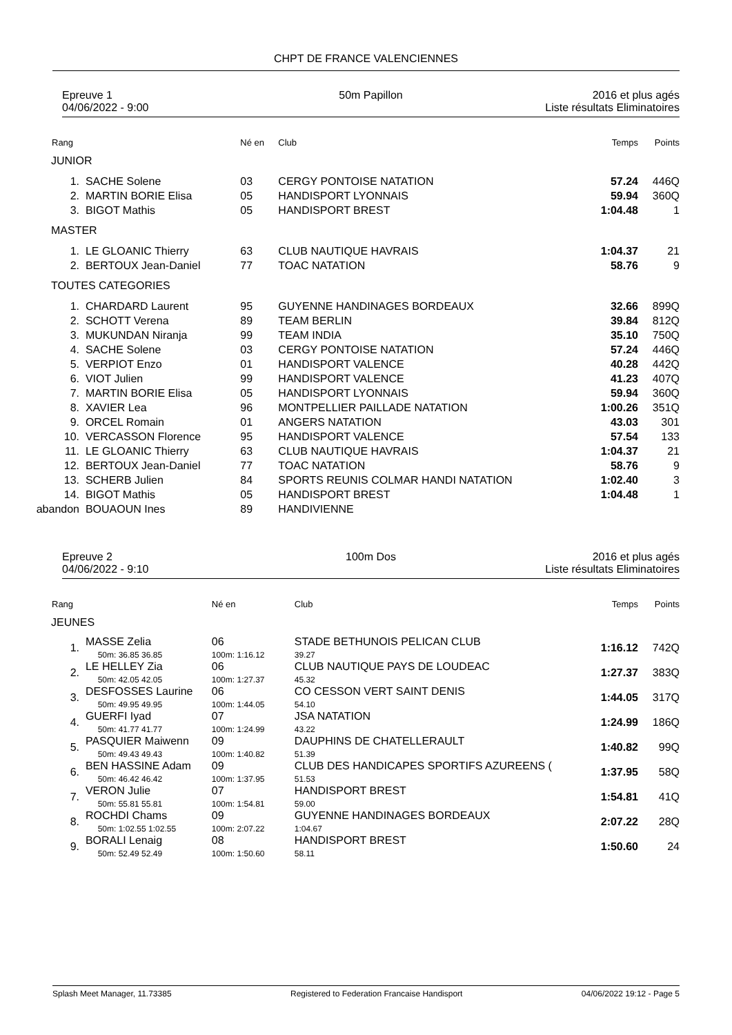CHPT DE FRANCE VALENCIENNES
Epreuve 1
04/06/2022 - 9:00
50m Papillon 2016 et plus agés
Liste résultats Eliminatoires
| Rang | | Né en | Club | Temps | Points |
| JUNIOR | | | | | |
| 1. | SACHE Solene | 03 | CERGY PONTOISE NATATION | 57.24 | 446Q |
| 2. | MARTIN BORIE Elisa | 05 | HANDISPORT LYONNAIS | 59.94 | 360Q |
| 3. | BIGOT Mathis | 05 | HANDISPORT BREST | 1:04.48 | 1 |
| MASTER | | | | | |
| 1. | LE GLOANIC Thierry | 63 | CLUB NAUTIQUE HAVRAIS | 1:04.37 | 21 |
| 2. | BERTOUX Jean-Daniel | 77 | TOAC NATATION | 58.76 | 9 |
| TOUTES CATEGORIES | | | | | |
| 1. | CHARDARD Laurent | 95 | GUYENNE HANDINAGES BORDEAUX | 32.66 | 899Q |
| 2. | SCHOTT Verena | 89 | TEAM BERLIN | 39.84 | 812Q |
| 3. | MUKUNDAN Niranja | 99 | TEAM INDIA | 35.10 | 750Q |
| 4. | SACHE Solene | 03 | CERGY PONTOISE NATATION | 57.24 | 446Q |
| 5. | VERPIOT Enzo | 01 | HANDISPORT VALENCE | 40.28 | 442Q |
| 6. | VIOT Julien | 99 | HANDISPORT VALENCE | 41.23 | 407Q |
| 7. | MARTIN BORIE Elisa | 05 | HANDISPORT LYONNAIS | 59.94 | 360Q |
| 8. | XAVIER Lea | 96 | MONTPELLIER PAILLADE NATATION | 1:00.26 | 351Q |
| 9. | ORCEL Romain | 01 | ANGERS NATATION | 43.03 | 301 |
| 10. | VERCASSON Florence | 95 | HANDISPORT VALENCE | 57.54 | 133 |
| 11. | LE GLOANIC Thierry | 63 | CLUB NAUTIQUE HAVRAIS | 1:04.37 | 21 |
| 12. | BERTOUX Jean-Daniel | 77 | TOAC NATATION | 58.76 | 9 |
| 13. | SCHERB Julien | 84 | SPORTS REUNIS COLMAR HANDI NATATION | 1:02.40 | 3 |
| 14. | BIGOT Mathis | 05 | HANDISPORT BREST | 1:04.48 | 1 |
| abandon | BOUAOUN Ines | 89 | HANDIVIENNE | | |
Epreuve 2
04/06/2022 - 9:10
100m Dos 2016 et plus agés
Liste résultats Eliminatoires
| Rang | | Né en | Club | Temps | Points |
| JEUNES | | | | | |
| 1. | MASSE Zelia 50m: 36.85 36.85 | 06 100m: 1:16.12 | STADE BETHUNOIS PELICAN CLUB 39.27 | 1:16.12 | 742Q |
| 2. | LE HELLEY Zia 50m: 42.05 42.05 | 06 100m: 1:27.37 | CLUB NAUTIQUE PAYS DE LOUDEAC 45.32 | 1:27.37 | 383Q |
| 3. | DESFOSSES Laurine 50m: 49.95 49.95 | 06 100m: 1:44.05 | CO CESSON VERT SAINT DENIS 54.10 | 1:44.05 | 317Q |
| 4. | GUERFI Iyad 50m: 41.77 41.77 | 07 100m: 1:24.99 | JSA NATATION 43.22 | 1:24.99 | 186Q |
| 5. | PASQUIER Maiwenn 50m: 49.43 49.43 | 09 100m: 1:40.82 | DAUPHINS DE CHATELLERAULT 51.39 | 1:40.82 | 99Q |
| 6. | BEN HASSINE Adam 50m: 46.42 46.42 | 09 100m: 1:37.95 | CLUB DES HANDICAPES SPORTIFS AZUREENS ( 51.53 | 1:37.95 | 58Q |
| 7. | VERON Julie 50m: 55.81 55.81 | 07 100m: 1:54.81 | HANDISPORT BREST 59.00 | 1:54.81 | 41Q |
| 8. | ROCHDI Chams 50m: 1:02.55 1:02.55 | 09 100m: 2:07.22 | GUYENNE HANDINAGES BORDEAUX 1:04.67 | 2:07.22 | 28Q |
| 9. | BORALI Lenaig 50m: 52.49 52.49 | 08 100m: 1:50.60 | HANDISPORT BREST 58.11 | 1:50.60 | 24 |
Splash Meet Manager, 11.73385 Registered to Federation Francaise Handisport 04/06/2022 19:12 - Page 5